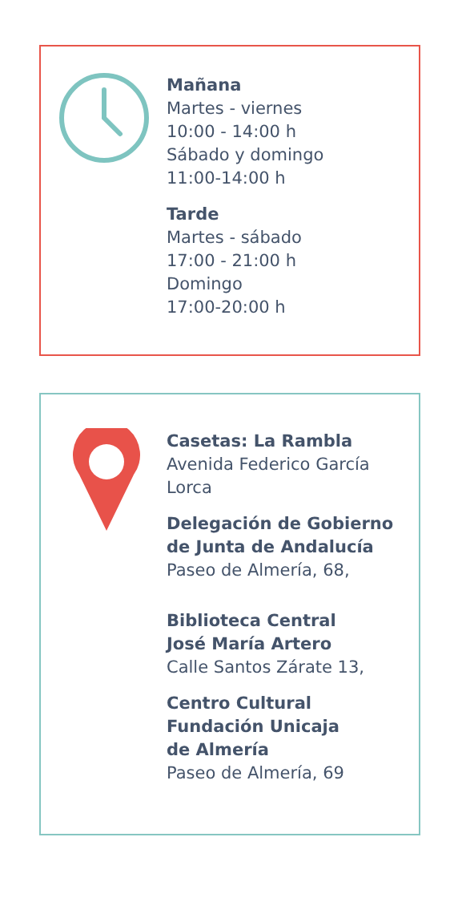Mañana
Martes - viernes
10:00 - 14:00 h
Sábado y domingo
11:00-14:00 h
Tarde
Martes - sábado
17:00 - 21:00 h
Domingo
17:00-20:00 h
Casetas: La Rambla
Avenida Federico García
Lorca
Delegación de Gobierno
de Junta de Andalucía
Paseo de Almería, 68,
Biblioteca Central
José María Artero
Calle Santos Zárate 13,
Centro Cultural
Fundación Unicaja
de Almería
Paseo de Almería, 69